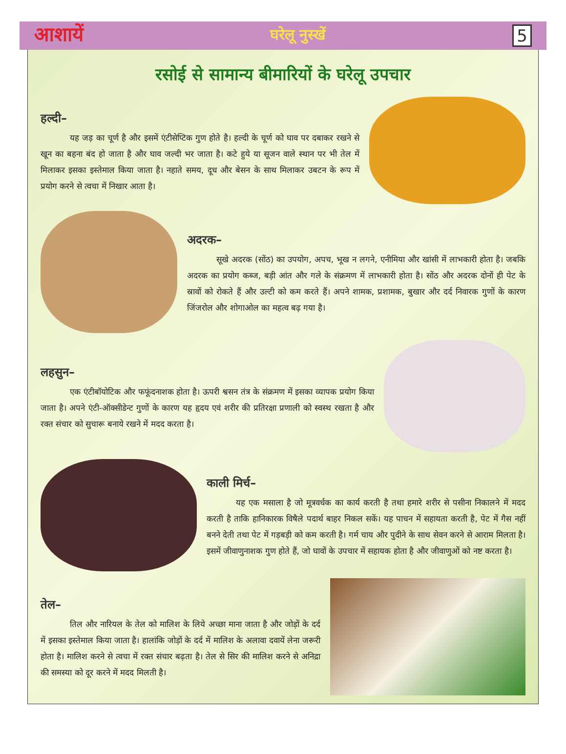आशायें घरेलू नुस्खें 5
रसोई से सामान्य बीमारियों के घरेलू उपचार
हल्दी–
यह जड़ का चूर्ण है और इसमें एंटीसेप्टिक गुण होते है। हल्दी के चूर्ण को घाव पर दबाकर रखने से खून का बहना बंद हो जाता है और घाव जल्दी भर जाता है। कटे हुये या सूजन वाले स्थान पर भी तेल में मिलाकर इसका इस्तेमाल किया जाता है। नहाते समय, दूध और बेसन के साथ मिलाकर उबटन के रूप में प्रयोग करने से त्वचा में निखार आता है।
अदरक–
सूखे अदरक (सोंठ) का उपयोग, अपच, भूख न लगने, एनीमिया और खांसी में लाभकारी होता है। जबकि अदरक का प्रयोग कब्ज, बड़ी आंत और गले के संक्रमण में लाभकारी होता है। सोंठ और अदरक दोनों ही पेट के स्रावों को रोकते हैं और उल्टी को कम करते हैं। अपने शामक, प्रशामक, बुखार और दर्द निवारक गुणों के कारण जिंजरोल और शोगाओल का महत्व बढ़ गया है।
लहसुन–
एक एंटीबॉयोटिक और फफूंदनाशक होता है। ऊपरी श्वसन तंत्र के संक्रमण में इसका व्यापक प्रयोग किया जाता है। अपने एंटी-ऑक्सीडेन्ट गुणों के कारण यह हृदय एवं शरीर की प्रतिरक्षा प्रणाली को स्वस्थ रखता है और रक्त संचार को सुचारू बनाये रखने में मदद करता है।
काली मिर्च–
यह एक मसाला है जो मूत्रवर्धक का कार्य करती है तथा हमारे शरीर से पसीना निकालने में मदद करती है ताकि हानिकारक विषैले पदार्थ बाहर निकल सकें। यह पाचन में सहायता करती है, पेट में गैस नहीं बनने देती तथा पेट में गड़बड़ी को कम करती है। गर्म चाय और पुदीने के साथ सेवन करने से आराम मिलता है। इसमें जीवाणुनाशक गुण होते हैं, जो घावों के उपचार में सहायक होता है और जीवाणुओं को नष्ट करता है।
तेल–
तिल और नारियल के तेल को मालिश के लिये अच्छा माना जाता है और जोड़ों के दर्द में इसका इस्तेमाल किया जाता है। हालांकि जोड़ों के दर्द में मालिश के अलावा दवायें लेना जरूरी होता है। मालिश करने से त्वचा में रक्त संचार बढ़ता है। तेल से सिर की मालिश करने से अनिद्रा की समस्या को दूर करने में मदद मिलती है।